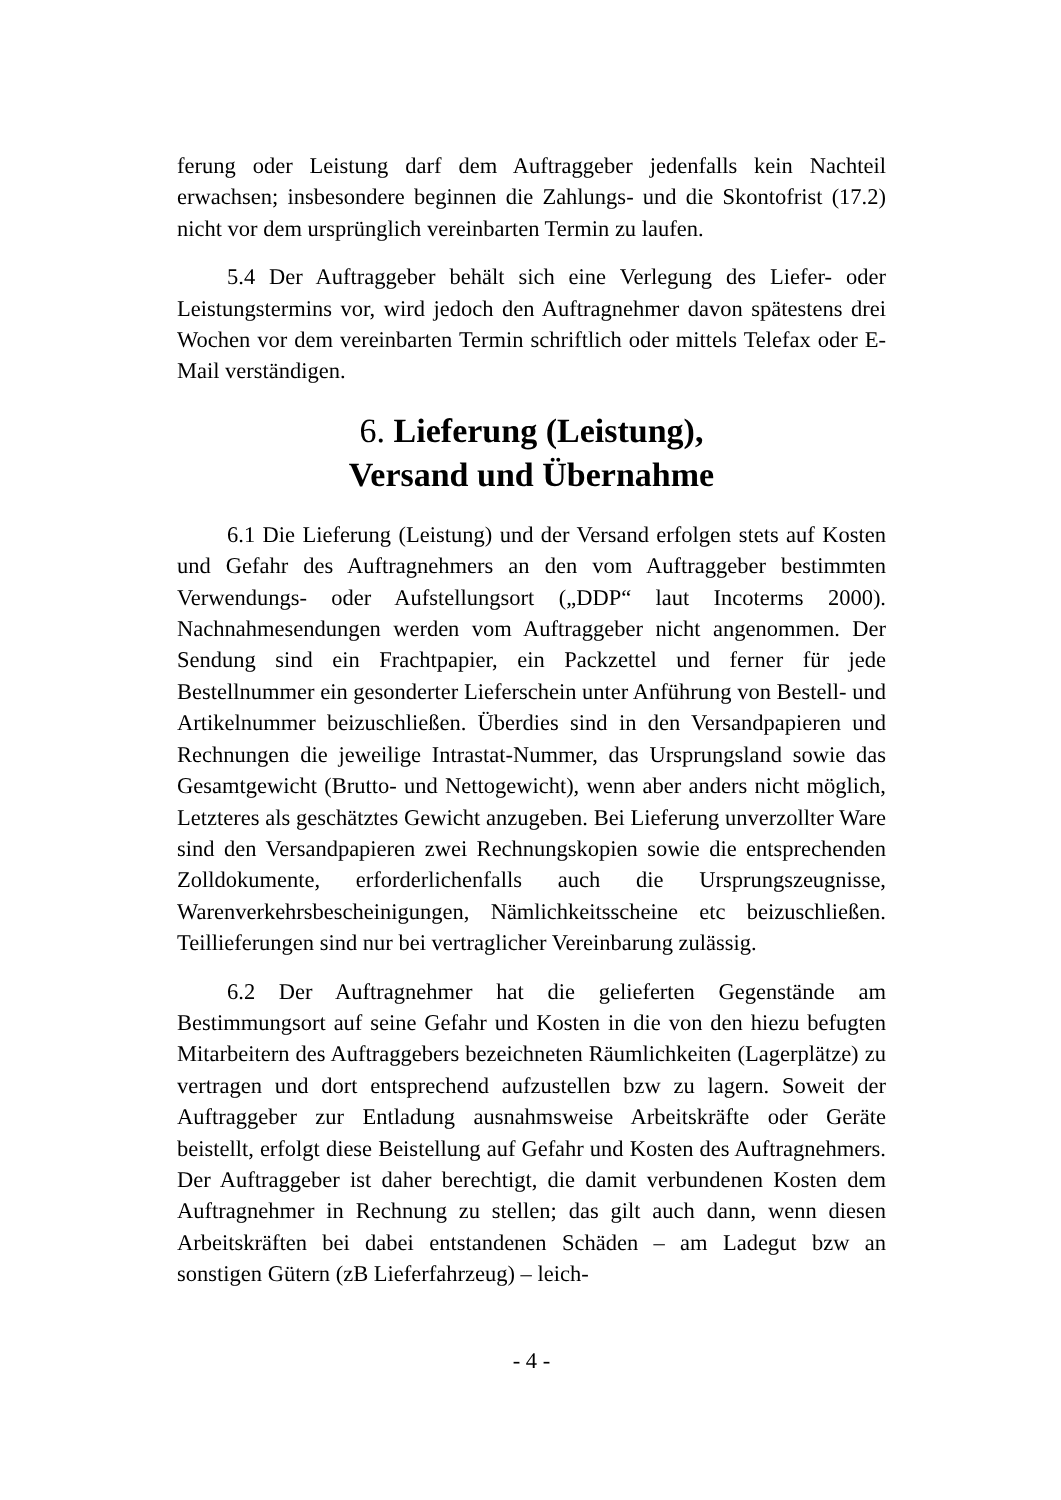ferung oder Leistung darf dem Auftraggeber jedenfalls kein Nachteil erwachsen; insbesondere beginnen die Zahlungs- und die Skontofrist (17.2) nicht vor dem ursprünglich vereinbarten Termin zu laufen.
5.4 Der Auftraggeber behält sich eine Verlegung des Liefer- oder Leistungstermins vor, wird jedoch den Auftragnehmer davon spätestens drei Wochen vor dem vereinbarten Termin schriftlich oder mittels Telefax oder E-Mail verständigen.
6. Lieferung (Leistung),
Versand und Übernahme
6.1 Die Lieferung (Leistung) und der Versand erfolgen stets auf Kosten und Gefahr des Auftragnehmers an den vom Auftraggeber bestimmten Verwendungs- oder Aufstellungsort („DDP“ laut Incoterms 2000). Nachnahmesendungen werden vom Auftraggeber nicht angenommen. Der Sendung sind ein Frachtpapier, ein Packzettel und ferner für jede Bestellnummer ein gesonderter Lieferschein unter Anführung von Bestell- und Artikelnummer beizuschließen. Überdies sind in den Versandpapieren und Rechnungen die jeweilige Intrastat-Nummer, das Ursprungsland sowie das Gesamtgewicht (Brutto- und Nettogewicht), wenn aber anders nicht möglich, Letzteres als geschätztes Gewicht anzugeben. Bei Lieferung unverzollter Ware sind den Versandpapieren zwei Rechnungskopien sowie die entsprechenden Zolldokumente, erforderlichenfalls auch die Ursprungszeugnisse, Warenverkehrsbescheinigungen, Nämlichkeitsscheine etc beizuschließen. Teillieferungen sind nur bei vertraglicher Vereinbarung zulässig.
6.2 Der Auftragnehmer hat die gelieferten Gegenstände am Bestimmungsort auf seine Gefahr und Kosten in die von den hiezu befugten Mitarbeitern des Auftraggebers bezeichneten Räumlichkeiten (Lagerplätze) zu vertragen und dort entsprechend aufzustellen bzw zu lagern. Soweit der Auftraggeber zur Entladung ausnahmsweise Arbeitskräfte oder Geräte beistellt, erfolgt diese Beistellung auf Gefahr und Kosten des Auftragnehmers. Der Auftraggeber ist daher berechtigt, die damit verbundenen Kosten dem Auftragnehmer in Rechnung zu stellen; das gilt auch dann, wenn diesen Arbeitskräften bei dabei entstandenen Schäden – am Ladegut bzw an sonstigen Gütern (zB Lieferfahrzeug) – leich-
- 4 -